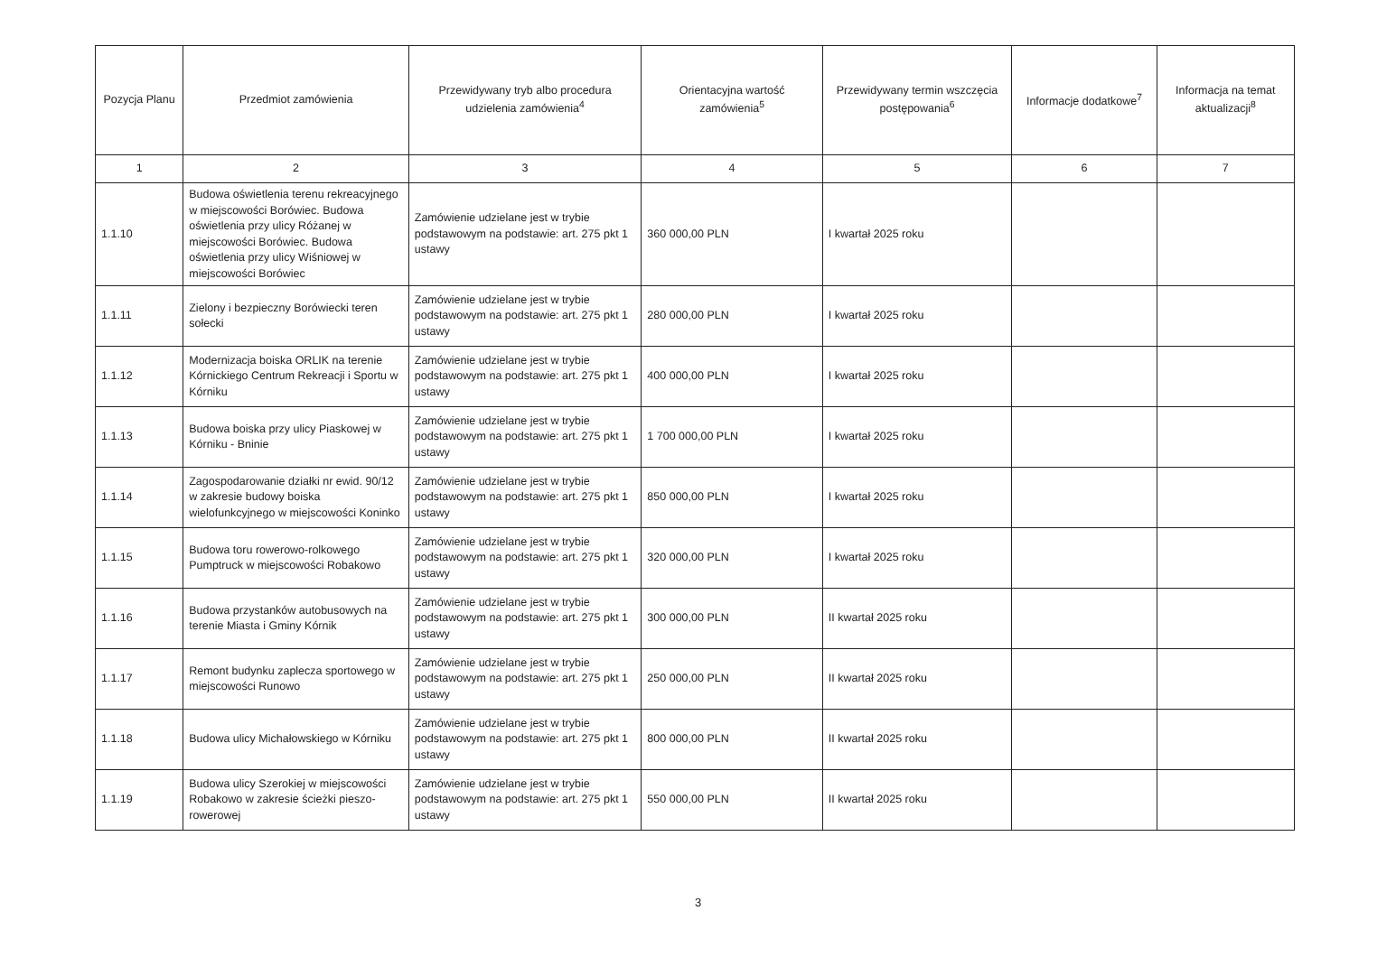| Pozycja Planu | Przedmiot zamówienia | Przewidywany tryb albo procedura udzielenia zamówienia<sup>4</sup> | Orientacyjna wartość zamówienia<sup>5</sup> | Przewidywany termin wszczęcia postępowania<sup>6</sup> | Informacje dodatkowe<sup>7</sup> | Informacja na temat aktualizacji<sup>8</sup> |
| --- | --- | --- | --- | --- | --- | --- |
| 1 | 2 | 3 | 4 | 5 | 6 | 7 |
| 1.1.10 | Budowa oświetlenia terenu rekreacyjnego w miejscowości Borówiec. Budowa oświetlenia przy ulicy Różanej w miejscowości Borówiec. Budowa oświetlenia przy ulicy Wiśniowej w miejscowości Borówiec | Zamówienie udzielane jest w trybie podstawowym na podstawie: art. 275 pkt 1 ustawy | 360 000,00 PLN | I kwartał 2025 roku | | |
| 1.1.11 | Zielony i bezpieczny Borówiecki teren sołecki | Zamówienie udzielane jest w trybie podstawowym na podstawie: art. 275 pkt 1 ustawy | 280 000,00 PLN | I kwartał 2025 roku | | |
| 1.1.12 | Modernizacja boiska ORLIK na terenie Kórnickiego Centrum Rekreacji i Sportu w Kórniku | Zamówienie udzielane jest w trybie podstawowym na podstawie: art. 275 pkt 1 ustawy | 400 000,00 PLN | I kwartał 2025 roku | | |
| 1.1.13 | Budowa boiska przy ulicy Piaskowej w Kórniku - Bninie | Zamówienie udzielane jest w trybie podstawowym na podstawie: art. 275 pkt 1 ustawy | 1 700 000,00 PLN | I kwartał 2025 roku | | |
| 1.1.14 | Zagospodarowanie działki nr ewid. 90/12 w zakresie budowy boiska wielofunkcyjnego w miejscowości Koninko | Zamówienie udzielane jest w trybie podstawowym na podstawie: art. 275 pkt 1 ustawy | 850 000,00 PLN | I kwartał 2025 roku | | |
| 1.1.15 | Budowa toru rowerowo-rolkowego Pumptruck w miejscowości Robakowo | Zamówienie udzielane jest w trybie podstawowym na podstawie: art. 275 pkt 1 ustawy | 320 000,00 PLN | I kwartał 2025 roku | | |
| 1.1.16 | Budowa przystanków autobusowych na terenie Miasta i Gminy Kórnik | Zamówienie udzielane jest w trybie podstawowym na podstawie: art. 275 pkt 1 ustawy | 300 000,00 PLN | II kwartał 2025 roku | | |
| 1.1.17 | Remont budynku zaplecza sportowego w miejscowości Runowo | Zamówienie udzielane jest w trybie podstawowym na podstawie: art. 275 pkt 1 ustawy | 250 000,00 PLN | II kwartał 2025 roku | | |
| 1.1.18 | Budowa ulicy Michałowskiego w Kórniku | Zamówienie udzielane jest w trybie podstawowym na podstawie: art. 275 pkt 1 ustawy | 800 000,00 PLN | II kwartał 2025 roku | | |
| 1.1.19 | Budowa ulicy Szerokiej w miejscowości Robakowo w zakresie ścieżki pieszo-rowerowej | Zamówienie udzielane jest w trybie podstawowym na podstawie: art. 275 pkt 1 ustawy | 550 000,00 PLN | II kwartał 2025 roku | | |
3